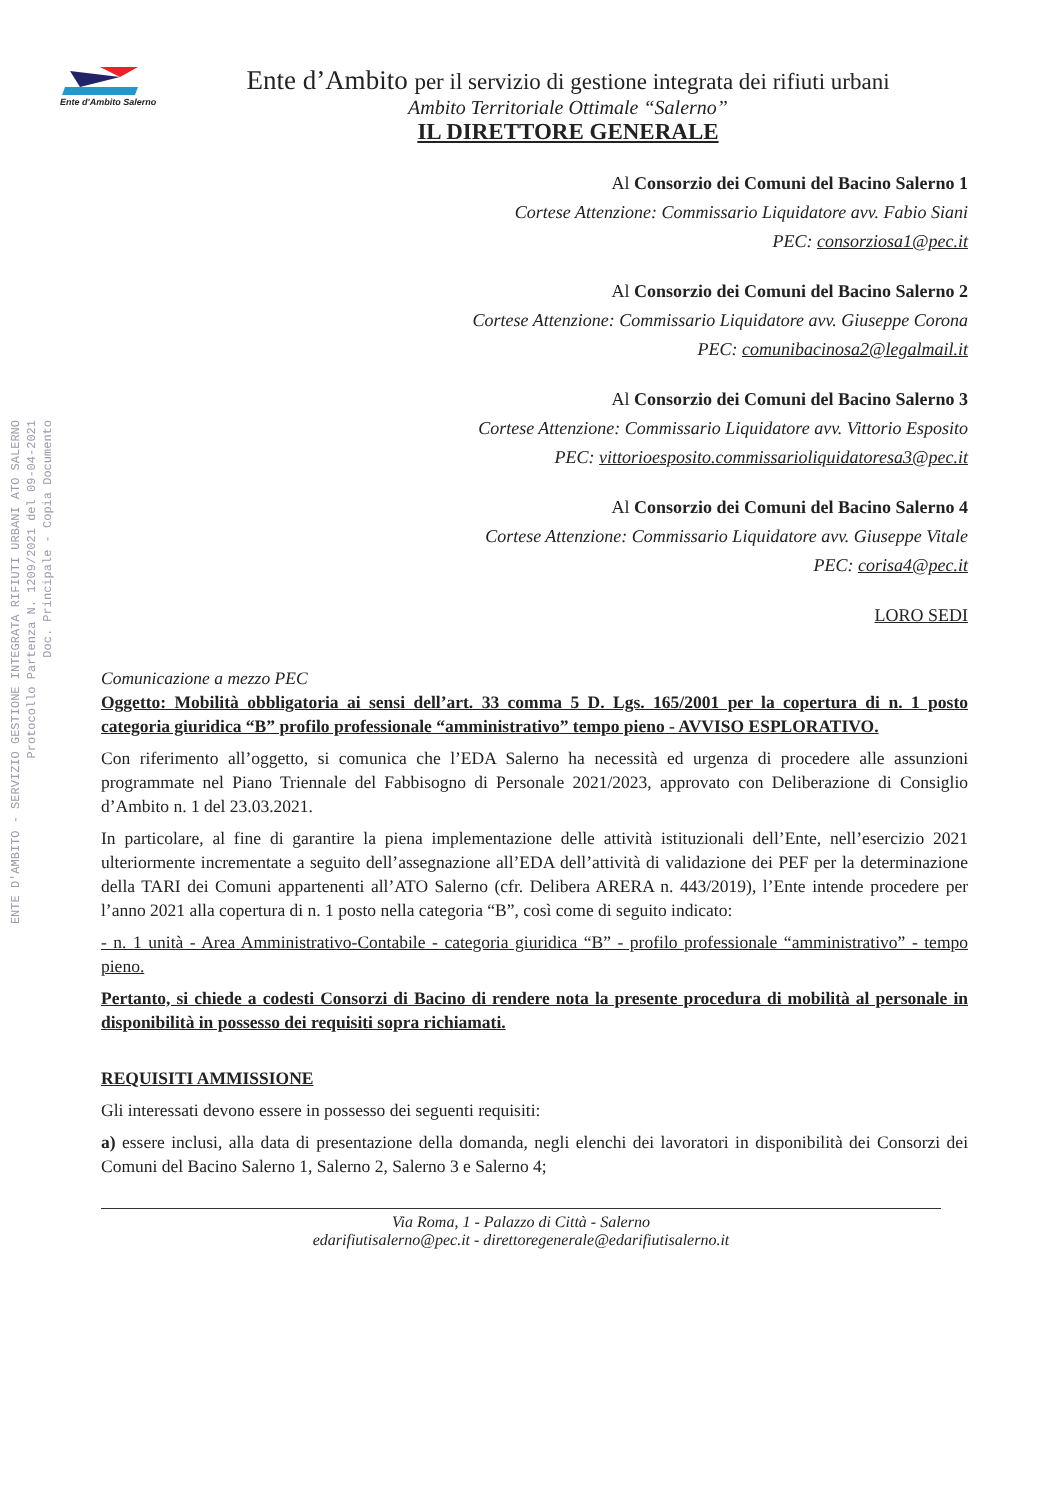ENTE D'AMBITO - SERVIZIO GESTIONE INTEGRATA RIFIUTI URBANI ATO SALERNO
Protocollo Partenza N. 1209/2021 del 09-04-2021
Doc. Principale - Copia Documento
Ente d'Ambito Salerno
Ente d’Ambito per il servizio di gestione integrata dei rifiuti urbani
Ambito Territoriale Ottimale “Salerno”
IL DIRETTORE GENERALE
Al Consorzio dei Comuni del Bacino Salerno 1
Cortese Attenzione: Commissario Liquidatore avv. Fabio Siani
PEC: consorziosa1@pec.it
Al Consorzio dei Comuni del Bacino Salerno 2
Cortese Attenzione: Commissario Liquidatore avv. Giuseppe Corona
PEC: comunibacinosa2@legalmail.it
Al Consorzio dei Comuni del Bacino Salerno 3
Cortese Attenzione: Commissario Liquidatore avv. Vittorio Esposito
PEC: vittorioesposito.commissarioliquidatoresa3@pec.it
Al Consorzio dei Comuni del Bacino Salerno 4
Cortese Attenzione: Commissario Liquidatore avv. Giuseppe Vitale
PEC: corisa4@pec.it
LORO SEDI
Comunicazione a mezzo PEC
Oggetto: Mobilità obbligatoria ai sensi dell’art. 33 comma 5 D. Lgs. 165/2001 per la copertura di n. 1 posto categoria giuridica “B” profilo professionale “amministrativo” tempo pieno - AVVISO ESPLORATIVO.
Con riferimento all’oggetto, si comunica che l’EDA Salerno ha necessità ed urgenza di procedere alle assunzioni programmate nel Piano Triennale del Fabbisogno di Personale 2021/2023, approvato con Deliberazione di Consiglio d’Ambito n. 1 del 23.03.2021.
In particolare, al fine di garantire la piena implementazione delle attività istituzionali dell’Ente, nell’esercizio 2021 ulteriormente incrementate a seguito dell’assegnazione all’EDA dell’attività di validazione dei PEF per la determinazione della TARI dei Comuni appartenenti all’ATO Salerno (cfr. Delibera ARERA n. 443/2019), l’Ente intende procedere per l’anno 2021 alla copertura di n. 1 posto nella categoria “B”, così come di seguito indicato:
- n. 1 unità - Area Amministrativo-Contabile - categoria giuridica “B” - profilo professionale “amministrativo” - tempo pieno.
Pertanto, si chiede a codesti Consorzi di Bacino di rendere nota la presente procedura di mobilità al personale in disponibilità in possesso dei requisiti sopra richiamati.
REQUISITI AMMISSIONE
Gli interessati devono essere in possesso dei seguenti requisiti:
a) essere inclusi, alla data di presentazione della domanda, negli elenchi dei lavoratori in disponibilità dei Consorzi dei Comuni del Bacino Salerno 1, Salerno 2, Salerno 3 e Salerno 4;
Via Roma, 1 - Palazzo di Città - Salerno
edarifiutisalerno@pec.it - direttoregenerale@edarifiutisalerno.it